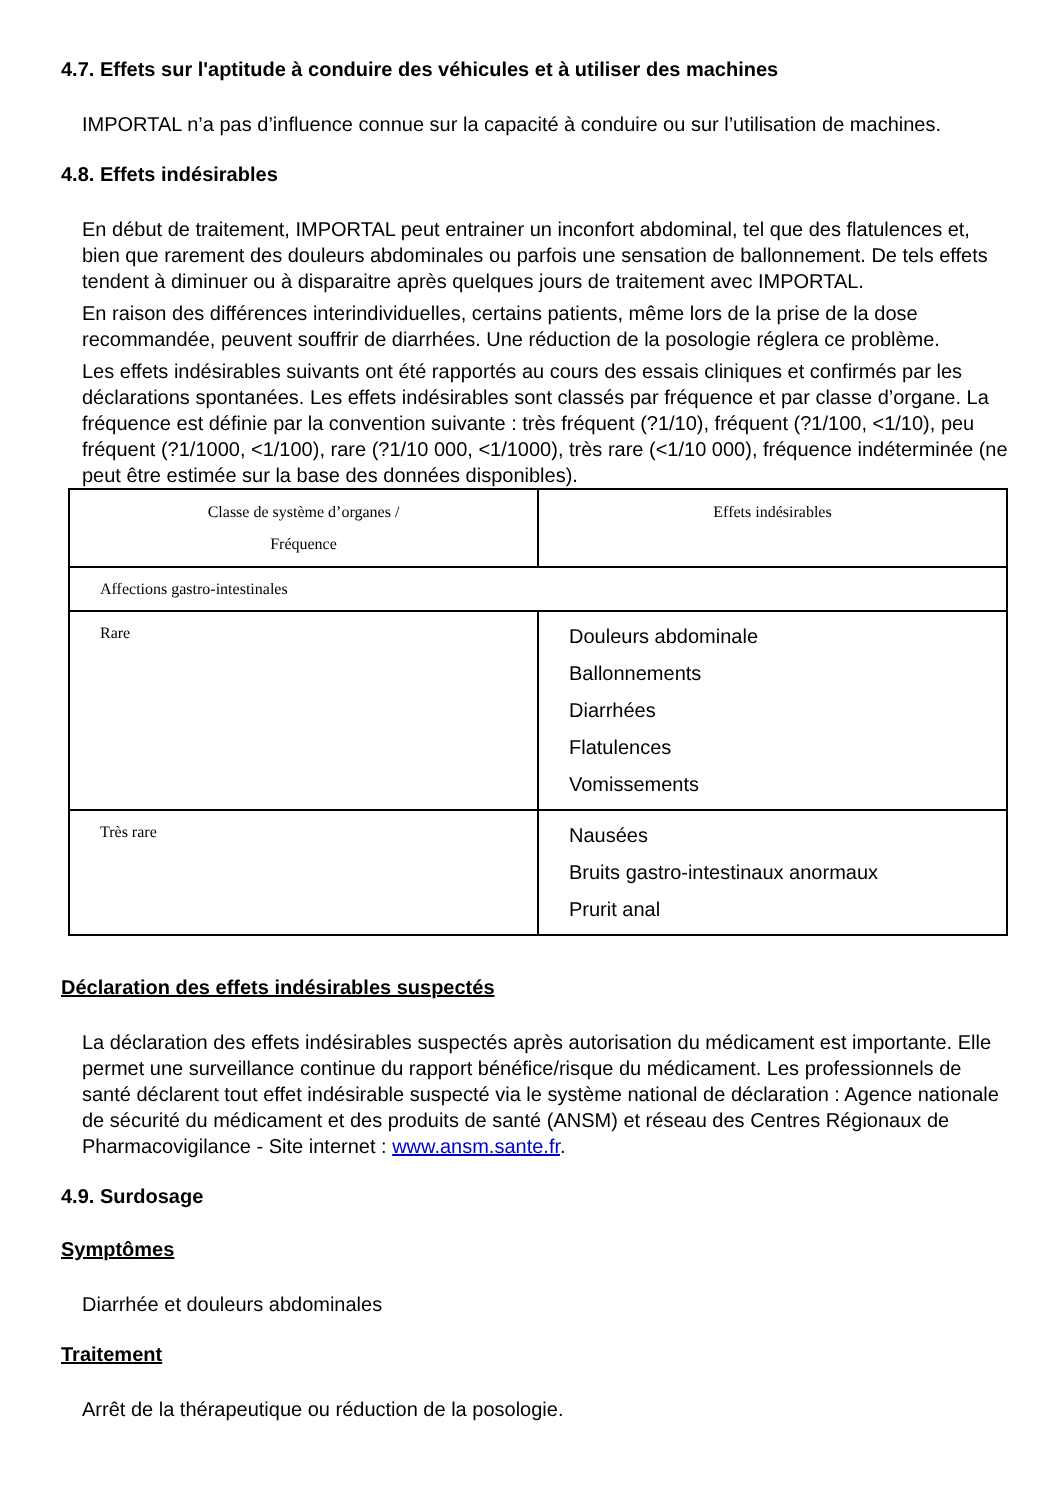4.7. Effets sur l'aptitude à conduire des véhicules et à utiliser des machines
IMPORTAL n’a pas d’influence connue sur la capacité à conduire ou sur l’utilisation de machines.
4.8. Effets indésirables
En début de traitement, IMPORTAL peut entrainer un inconfort abdominal, tel que des flatulences et, bien que rarement des douleurs abdominales ou parfois une sensation de ballonnement. De tels effets tendent à diminuer ou à disparaitre après quelques jours de traitement avec IMPORTAL.
En raison des différences interindividuelles, certains patients, même lors de la prise de la dose recommandée, peuvent souffrir de diarrhées. Une réduction de la posologie réglera ce problème.
Les effets indésirables suivants ont été rapportés au cours des essais cliniques et confirmés par les déclarations spontanées. Les effets indésirables sont classés par fréquence et par classe d’organe. La fréquence est définie par la convention suivante : très fréquent (?1/10), fréquent (?1/100, <1/10), peu fréquent (?1/1000, <1/100), rare (?1/10 000, <1/1000), très rare (<1/10 000), fréquence indéterminée (ne peut être estimée sur la base des données disponibles).
| Classe de système d’organes / Fréquence | Effets indésirables |
| Affections gastro-intestinales | |
| Rare | Douleurs abdominale Ballonnements Diarrhées Flatulences Vomissements |
| Très rare | Nausées Bruits gastro-intestinaux anormaux Prurit anal |
Déclaration des effets indésirables suspectés
La déclaration des effets indésirables suspectés après autorisation du médicament est importante. Elle permet une surveillance continue du rapport bénéfice/risque du médicament. Les professionnels de santé déclarent tout effet indésirable suspecté via le système national de déclaration : Agence nationale de sécurité du médicament et des produits de santé (ANSM) et réseau des Centres Régionaux de Pharmacovigilance - Site internet : www.ansm.sante.fr.
4.9. Surdosage
Symptômes
Diarrhée et douleurs abdominales
Traitement
Arrêt de la thérapeutique ou réduction de la posologie.